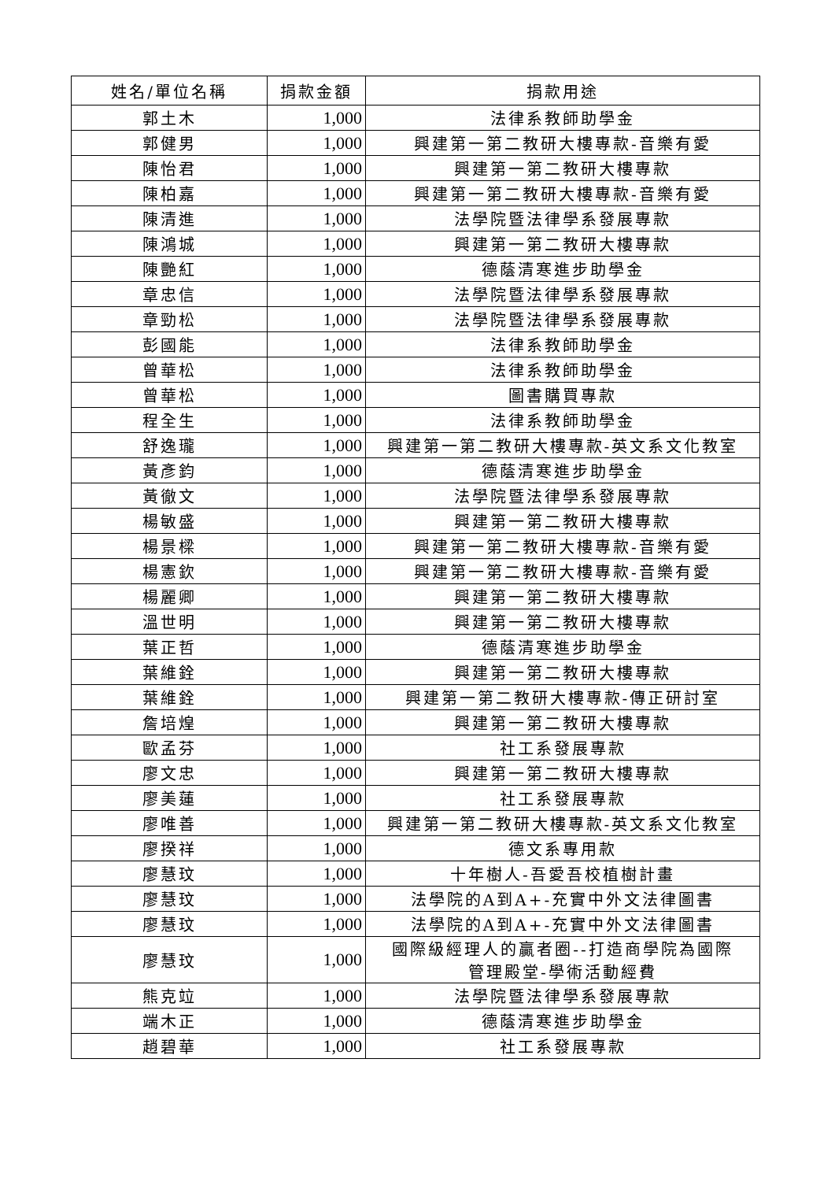| 姓名/單位名稱 | 捐款金額 | 捐款用途 |
| --- | --- | --- |
| 郭土木 | 1,000 | 法律系教師助學金 |
| 郭健男 | 1,000 | 興建第一第二教研大樓專款-音樂有愛 |
| 陳怡君 | 1,000 | 興建第一第二教研大樓專款 |
| 陳柏嘉 | 1,000 | 興建第一第二教研大樓專款-音樂有愛 |
| 陳清進 | 1,000 | 法學院暨法律學系發展專款 |
| 陳鴻城 | 1,000 | 興建第一第二教研大樓專款 |
| 陳艷紅 | 1,000 | 德蔭清寒進步助學金 |
| 章忠信 | 1,000 | 法學院暨法律學系發展專款 |
| 章勁松 | 1,000 | 法學院暨法律學系發展專款 |
| 彭國能 | 1,000 | 法律系教師助學金 |
| 曾華松 | 1,000 | 法律系教師助學金 |
| 曾華松 | 1,000 | 圖書購買專款 |
| 程全生 | 1,000 | 法律系教師助學金 |
| 舒逸瓏 | 1,000 | 興建第一第二教研大樓專款-英文系文化教室 |
| 黃彥鈞 | 1,000 | 德蔭清寒進步助學金 |
| 黃徹文 | 1,000 | 法學院暨法律學系發展專款 |
| 楊敏盛 | 1,000 | 興建第一第二教研大樓專款 |
| 楊景樑 | 1,000 | 興建第一第二教研大樓專款-音樂有愛 |
| 楊憲欽 | 1,000 | 興建第一第二教研大樓專款-音樂有愛 |
| 楊麗卿 | 1,000 | 興建第一第二教研大樓專款 |
| 溫世明 | 1,000 | 興建第一第二教研大樓專款 |
| 葉正哲 | 1,000 | 德蔭清寒進步助學金 |
| 葉維銓 | 1,000 | 興建第一第二教研大樓專款 |
| 葉維銓 | 1,000 | 興建第一第二教研大樓專款-傳正研討室 |
| 詹培煌 | 1,000 | 興建第一第二教研大樓專款 |
| 歐孟芬 | 1,000 | 社工系發展專款 |
| 廖文忠 | 1,000 | 興建第一第二教研大樓專款 |
| 廖美蓮 | 1,000 | 社工系發展專款 |
| 廖唯善 | 1,000 | 興建第一第二教研大樓專款-英文系文化教室 |
| 廖揆祥 | 1,000 | 德文系專用款 |
| 廖慧玟 | 1,000 | 十年樹人-吾愛吾校植樹計畫 |
| 廖慧玟 | 1,000 | 法學院的A到A+-充實中外文法律圖書 |
| 廖慧玟 | 1,000 | 法學院的A到A+-充實中外文法律圖書 |
| 廖慧玟 | 1,000 | 國際級經理人的贏者圈--打造商學院為國際 管理殿堂-學術活動經費 |
| 熊克竝 | 1,000 | 法學院暨法律學系發展專款 |
| 端木正 | 1,000 | 德蔭清寒進步助學金 |
| 趙碧華 | 1,000 | 社工系發展專款 |